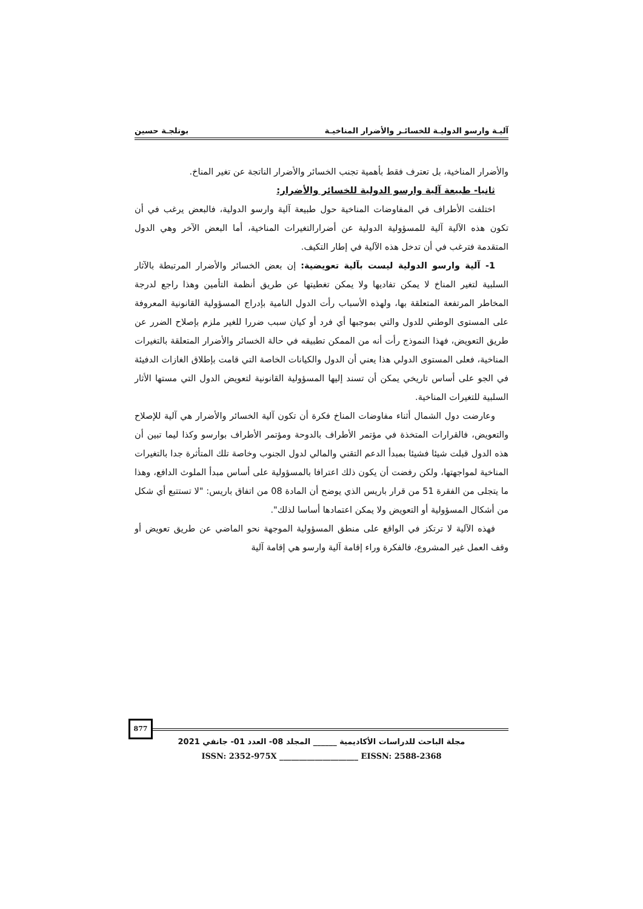آليـة وارسو الدوليـة للخسائـر والأضرار المناخيـة بوتلجـة حسين
والأضرار المناخية، بل تعترف فقط بأهمية تجنب الخسائر والأضرار الناتجة عن تغير المناخ.
ثانيا- طبيعة آلية وارسو الدولية للخسائر والأضرار:
اختلفت الأطراف في المفاوضات المناخية حول طبيعة آلية وارسو الدولية، فالبعض يرغب في أن تكون هذه الآلية آلية للمسؤولية الدولية عن أضرارالتغيرات المناخية، أما البعض الآخر وهي الدول المتقدمة فترغب في أن تدخل هذه الآلية في إطار التكيف.
1- آلية وارسو الدولية ليست بآلية تعويضية: إن بعض الخسائر والأضرار المرتبطة بالآثار السلبية لتغير المناخ لا يمكن تفاديها ولا يمكن تغطيتها عن طريق أنظمة التأمين وهذا راجع لدرجة المخاطر المرتفعة المتعلقة بها، ولهذه الأسباب رأت الدول النامية بإدراج المسؤولية القانونية المعروفة على المستوى الوطني للدول والتي بموجبها أي فرد أو كيان سبب ضررا للغير ملزم بإصلاح الضرر عن طريق التعويض، فهذا النموذج رأت أنه من الممكن تطبيقه في حالة الخسائر والأضرار المتعلقة بالتغيرات المناخية، فعلى المستوى الدولي هذا يعني أن الدول والكيانات الخاصة التي قامت بإطلاق الغازات الدفيئة في الجو على أساس تاريخي يمكن أن تسند إليها المسؤولية القانونية لتعويض الدول التي مستها الأثار السلبية للتغيرات المناخية.
وعارضت دول الشمال أثناء مفاوضات المناخ فكرة أن تكون آلية الخسائر والأضرار هي آلية للإصلاح والتعويض، فالقرارات المتخذة في مؤتمر الأطراف بالدوحة ومؤتمر الأطراف بوارسو وكذا ليما تبين أن هذه الدول قبلت شيئا فشيئا بمبدأ الدعم التقني والمالي لدول الجنوب وخاصة تلك المتأثرة جدا بالتغيرات المناخية لمواجهتها، ولكن رفضت أن يكون ذلك اعترافا بالمسؤولية على أساس مبدأ الملوث الدافع، وهذا ما يتجلى من الفقرة 51 من قرار باريس الذي يوضح أن المادة 08 من اتفاق باريس: "لا تستتبع أي شكل من أشكال المسؤولية أو التعويض ولا يمكن اعتمادها أساسا لذلك".
فهذه الآلية لا ترتكز في الواقع على منطق المسؤولية الموجهة نحو الماضي عن طريق تعويض أو وقف العمل غير المشروع، فالفكرة وراء إقامة آلية وارسو هي إقامة آلية
877
مجلة الباحث للدراسات الأكاديمية ______ المجلد 08- العدد 01- جانفي 2021
ISSN: 2352-975X ____________________ EISSN: 2588-2368